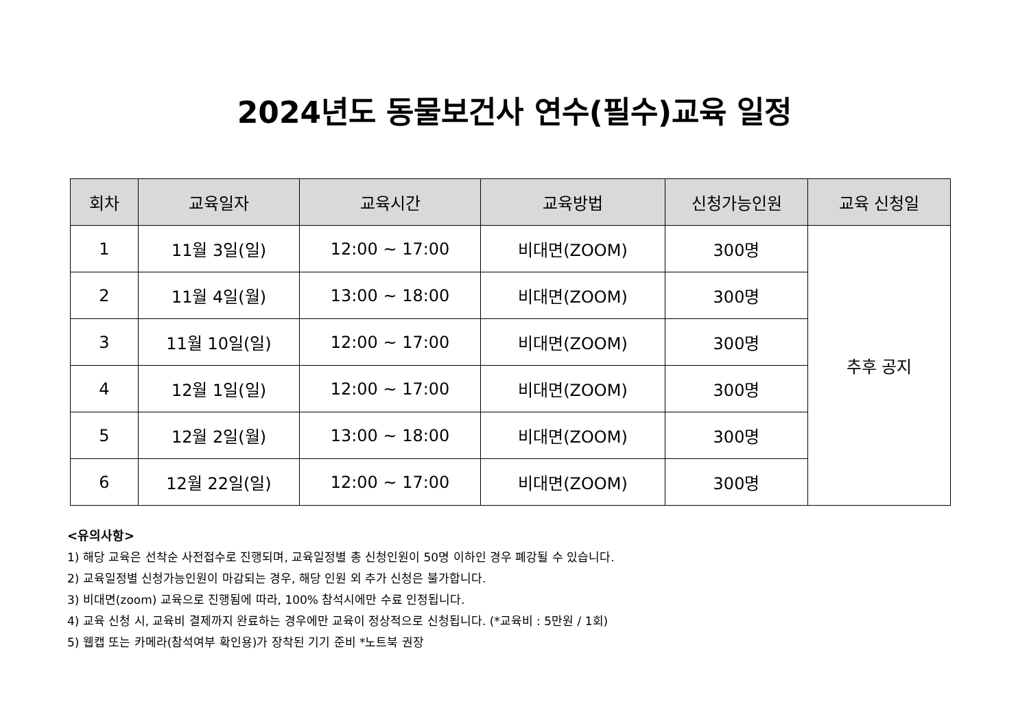2024년도 동물보건사 연수(필수)교육 일정
| 회차 | 교육일자 | 교육시간 | 교육방법 | 신청가능인원 | 교육 신청일 |
| --- | --- | --- | --- | --- | --- |
| 1 | 11월 3일(일) | 12:00 ~ 17:00 | 비대면(ZOOM) | 300명 | 추후 공지 |
| 2 | 11월 4일(월) | 13:00 ~ 18:00 | 비대면(ZOOM) | 300명 | |
| 3 | 11월 10일(일) | 12:00 ~ 17:00 | 비대면(ZOOM) | 300명 | |
| 4 | 12월 1일(일) | 12:00 ~ 17:00 | 비대면(ZOOM) | 300명 | |
| 5 | 12월 2일(월) | 13:00 ~ 18:00 | 비대면(ZOOM) | 300명 | |
| 6 | 12월 22일(일) | 12:00 ~ 17:00 | 비대면(ZOOM) | 300명 | |
<유의사항>
1) 해당 교육은 선착순 사전접수로 진행되며, 교육일정별 총 신청인원이 50명 이하인 경우 폐강될 수 있습니다.
2) 교육일정별 신청가능인원이 마감되는 경우, 해당 인원 외 추가 신청은 불가합니다.
3) 비대면(zoom) 교육으로 진행됨에 따라, 100% 참석시에만 수료 인정됩니다.
4) 교육 신청 시, 교육비 결제까지 완료하는 경우에만 교육이 정상적으로 신청됩니다. (*교육비 : 5만원 / 1회)
5) 웹캡 또는 카메라(참석여부 확인용)가 장착된 기기 준비 *노트북 권장